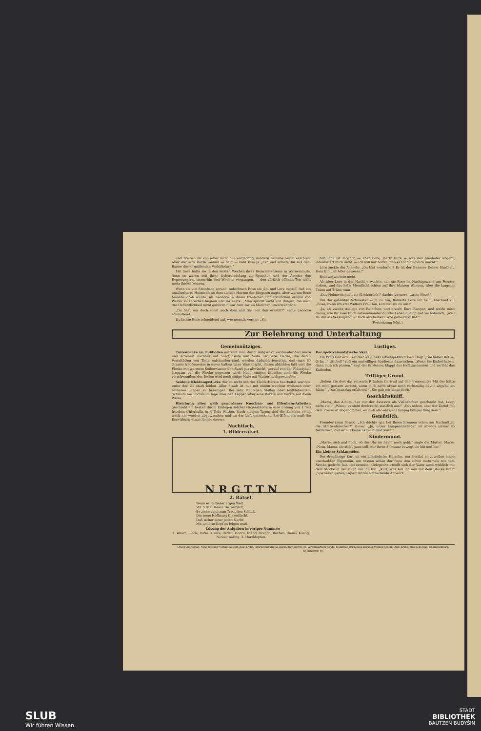und Treiben ihr von jeher nicht nur verdächtig, sondern beinahe brutal erschien. Aber nur eine kurze Geduld — bald — bald kam ja „Er“ und erlöste sie aus dem Banne dieser quälenden Verhältnisse!“
Mit Rose hatte sie in den letzten Wochen ihres Beisammenseins in Warnemünde, denn es waren seit ihrer Uebersiedelung zu Reinchen und der Abreise des Regierungsrat immerhin drei Wochen vergangen, — den zärtlich offenen Ton nicht mehr finden können.
Wenn sie von Steinbach sprach, unterbrach Rose sie jäh, und Lore begriff, daß ein unzähmbares Heimweh an dem stolzen Herzen der Jüngsten nagte, aber warum Rose beinahe grob wurde, als Leonore in ihrem traulichen Schlafstübchen einmal von Walter zu sprechen begann und ihr sagte: „Man spricht nicht von Dingen, die noch der Oeffentlichkeit nicht gehören!“ war dem zarten Mädchen unverständlich.
„Du hast mir doch sonst auch dies und das von ihm erzählt?“ sagte Leonore schmollend.
Da lachte Rose schneidend auf, wie niemals vorher: „So,
hab ich? Ist möglich — aber Lore, merk' Dir's — was den Neuhöfer angeht, interessiert mich nicht. — ich will nur hoffen, daß er Dich glücklich macht!“
Lore zuckte die Achseln: „Du bist sonderbar! Er ist der Genosse Deiner Kindheit, Dein Ein und Alles gewesen!“
Rose antwortete nicht.
Als aber Lore in der Nacht erwachte, sah sie Rose im Nachtgewand am Fenster stehen, und das helle Mondlicht schien auf ihre blassen Wangen, über die langsam Träne auf Träne rann.
„Das Heimweh quält sie fürchterlich!“ dachte Leonore, „arme Rose!“
Um der geliebten Schwester wohl zu tun, flüsterte Lore ihr beim Abschied zu: „Rose, wenn ich erst Walters Frau bin, kommst Du zu uns!“
„Ja, als zweite Auflage von Reinchen, und erzieh' Eure Rangen, und weide mich daran, wie Ihr zwei Euch nebeneinander durchs Leben quält,“ rief sie höhnisch, „weil Du ihn als Versorgung, er Dich aus heißer Liebe geheiratet hat!“
(Fortsetzung folgt.)
Zur Belehrung und Unterhaltung
Gemeinnütziges.
Tintenflecke im Fußboden entfernt man durch Aufgießen verdünnter Salzsäure und scheuert nachher mit Sand, Seife und Soda. Größere Flecke, die durch Verschütten von Tinte entstanden sind, werden dadurch beseitigt, daß man 60 Gramm tropfenweise in einen halben Liter Wasser gibt, dieses abkühlen läßt und die Flecke mit warmem Seifenwasser und Sand gut abwäscht, worauf von der Flüssigkeit langsam auf die Flecke gegossen wird. Nach einigen Stunden sind die Flecke verschwunden; der Boden wird noch einige Male mit Wasser nachgewaschen.
Seidene Kleidungsstücke dürfen nicht mit der Kleiderbürste bearbeitet werden, unter der sie stark leiden. Aller Staub ist nur mit einem weichen wollenen oder seidenen Lappen zu beseitigen. Bei sehr staubigen Stellen oder festklebendem Schmutz am Rocksaum lege man den Lappen über eine Bürste und bürste auf diese Weise.
Bleichung alter, gelb gewordener Knochen- und Elfenbein-Arbeiten geschieht am besten durch Einlegen solcher Gegenstände in eine Lösung von 1 Teil frischen Chlorkalks in 4 Teile Wasser. Nach einigen Tagen sind die Knochen völlig weiß; sie werden abgewaschen und an der Luft getrocknet. Bei Elfenbein muß die Einwirkung etwas länger dauern.
Nachtisch.
1. Bilderrätsel.
N R G T T N
2. Rätsel.
Wenn es in dieser argen Welt
Mit S das Dasein Dir vergällt,
So ziehe stets zum Trost den Schluß,
Der neue Hoffnung Dir entfacht,
Daß sicher einer jeden Nacht
Mit anderm Kopf es folgen muß.
Lösung der Aufgaben in voriger Nummer:
1. Ahorn, Linde, Birke. Kisare, Baden, Hoorn, Irland, Oregon, Rechen, Rienzi, Kinzig, Nickel, Aiding. 2. Herzklopfen.
Lustiges.
Der spektralanalytische Skat.
Ein Professor erläutert die Skala des Farbenspektrums und sagt: „Sie haben Rot —, Grün ..“ „Eichel!“ ruft ein mutwilliger Studiosus dazwischen. „Wenn Sie Eichel haben, dann muß ich passen,“ sagt der Professor, klappt das Heft zusammen und verläßt das Katheder.
Triftiger Grund.
„Sehen Sie dort das reizende Fräulein Gertrud auf der Promenade? Mit der hätte ich mich gestern verlobt, wenn mich nicht etwas noch rechtzeitig davon abgehalten hätte.“ „Darf man das erfahren?“ „Sie gab mir einen Korb.“
Geschäftskniff.
„Mama, das Album, das mir der Assessor als Vielliebchen geschenkt hat, taugt nicht viel.“ „Wieso, es sieht doch recht stattlich aus!“ „Das schon, aber der Zettel mit dem Preise ist abgenommen, es muß also ein ganz lumpig billiges Ding sein.“
Gemütlich.
Fremder (zum Bauer): „Ich dächte gar, bei Ihnen brennen schon am Nachmittag die Straßenlaternen?“ Bauer: „Ja, unser Lampenanzünder ist abends immer so betrunken, daß er auf keine Leiter hinauf kann!“
Kindermund.
„Marie, sieh mal nach, ob die Uhr im Salon noch geht,“ sagte die Mutter. Marie: „Nein, Mama, sie steht ganz still, nur ihren Schwanz bewegt sie hin und her.“
Ein kleiner Schlaumeier.
Der dreijährige Kurt ist ein allerliebster Bursche, nur besitzt er zuweilen einen unerlaubten Eigensinn, um dessen willen der Papa ihm schon mehrmals mit dem Stocke gedroht hat. Bei erneuter Gelegenheit stellt sich der Vater auch wirklich mit dem Stocke in der Hand vor ihn hin. „Kurt, was soll ich nun mit dem Stocke tun?“ „Spazieren gehen, Papa!“ ist die schneidende Antwort.
Druck und Verlag: Neue Berliner Verlags-Anstalt, Aug. Krebs, Charlottenburg bei Berlin, Berlinerstr. 40. Verantwortlich für die Redaktion der Neuen Berliner Verlags-Anstalt, Aug. Krebs: Max Eckerlein, Charlottenburg, Weimarerstr. 40.
SLUB
Wir führen Wissen.
STADT
BIBLIOTHEK
BAUTZEN BUDYŠIN